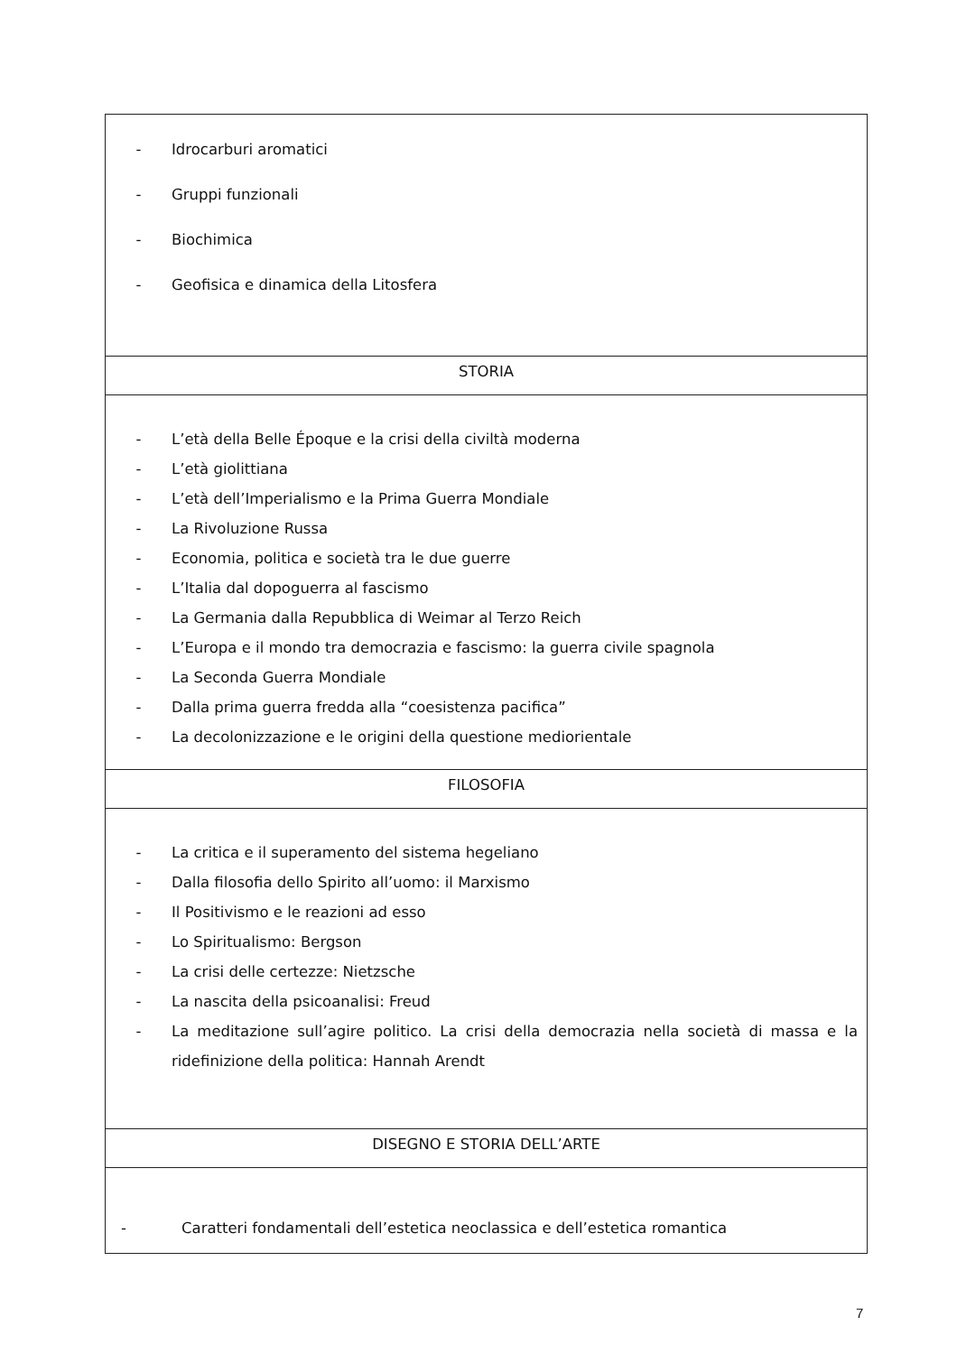| - Idrocarburi aromatici - Gruppi funzionali - Biochimica - Geofisica e dinamica della Litosfera |
| STORIA |
| - L’età della Belle Époque e la crisi della civiltà moderna - L’età giolittiana - L’età dell’Imperialismo e la Prima Guerra Mondiale - La Rivoluzione Russa - Economia, politica e società tra le due guerre - L’Italia dal dopoguerra al fascismo - La Germania dalla Repubblica di Weimar al Terzo Reich - L’Europa e il mondo tra democrazia e fascismo: la guerra civile spagnola - La Seconda Guerra Mondiale - Dalla prima guerra fredda alla “coesistenza pacifica” - La decolonizzazione e le origini della questione mediorientale |
| FILOSOFIA |
| - La critica e il superamento del sistema hegeliano - Dalla filosofia dello Spirito all’uomo: il Marxismo - Il Positivismo e le reazioni ad esso - Lo Spiritualismo: Bergson - La crisi delle certezze: Nietzsche - La nascita della psicoanalisi: Freud - La meditazione sull’agire politico. La crisi della democrazia nella società di massa e la ridefinizione della politica: Hannah Arendt |
| DISEGNO E STORIA DELL’ARTE |
| - Caratteri fondamentali dell’estetica neoclassica e dell’estetica romantica |
7